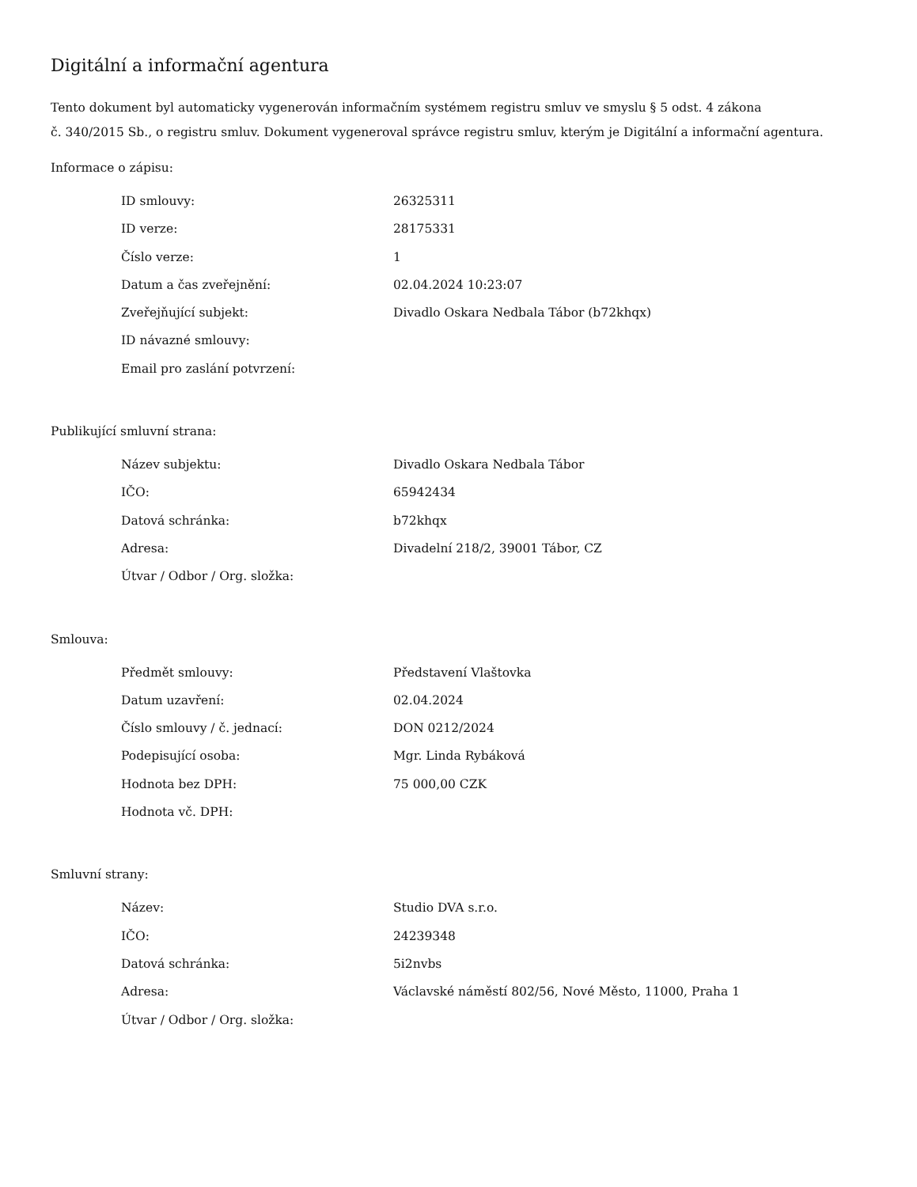Digitální a informační agentura
Tento dokument byl automaticky vygenerován informačním systémem registru smluv ve smyslu § 5 odst. 4 zákona
č. 340/2015 Sb., o registru smluv. Dokument vygeneroval správce registru smluv, kterým je Digitální a informační agentura.
Informace o zápisu:
| ID smlouvy: | 26325311 |
| ID verze: | 28175331 |
| Číslo verze: | 1 |
| Datum a čas zveřejnění: | 02.04.2024 10:23:07 |
| Zveřejňující subjekt: | Divadlo Oskara Nedbala Tábor (b72khqx) |
| ID návazné smlouvy: | |
| Email pro zaslání potvrzení: | |
Publikující smluvní strana:
| Název subjektu: | Divadlo Oskara Nedbala Tábor |
| IČO: | 65942434 |
| Datová schránka: | b72khqx |
| Adresa: | Divadelní 218/2, 39001 Tábor, CZ |
| Útvar / Odbor / Org. složka: | |
Smlouva:
| Předmět smlouvy: | Představení Vlaštovka |
| Datum uzavření: | 02.04.2024 |
| Číslo smlouvy / č. jednací: | DON 0212/2024 |
| Podepisující osoba: | Mgr. Linda Rybáková |
| Hodnota bez DPH: | 75 000,00 CZK |
| Hodnota vč. DPH: | |
Smluvní strany:
| Název: | Studio DVA s.r.o. |
| IČO: | 24239348 |
| Datová schránka: | 5i2nvbs |
| Adresa: | Václavské náměstí 802/56, Nové Město, 11000, Praha 1 |
| Útvar / Odbor / Org. složka: | |